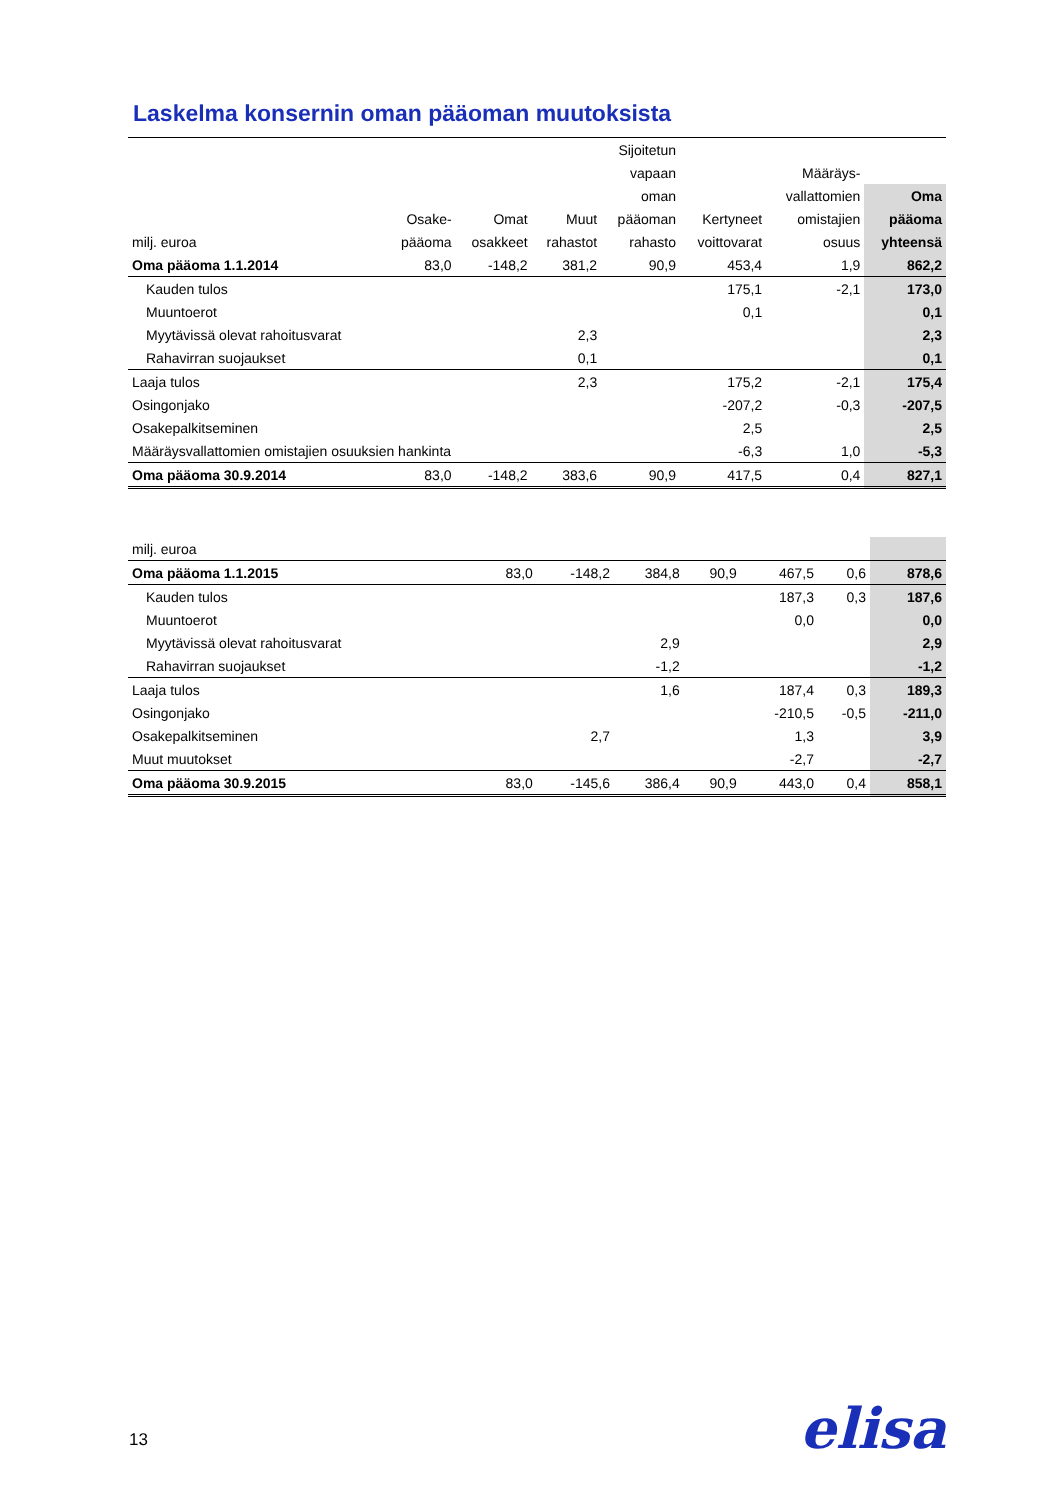Laskelma konsernin oman pääoman muutoksista
| | | | | Sijoitetun | | | |
| --- | --- | --- | --- | --- | --- | --- | --- |
| | | | | vapaan | | Määräys- | |
| | | | | oman | | vallattomien | Oma |
| | Osake- | Omat | Muut | pääoman | Kertyneet | omistajien | pääoma |
| milj. euroa | pääoma | osakkeet | rahastot | rahasto | voittovarat | osuus | yhteensä |
| Oma pääoma 1.1.2014 | 83,0 | -148,2 | 381,2 | 90,9 | 453,4 | 1,9 | 862,2 |
| Kauden tulos | | | | | 175,1 | -2,1 | 173,0 |
| Muuntoerot | | | | | 0,1 | | 0,1 |
| Myytävissä olevat rahoitusvarat | | | 2,3 | | | | 2,3 |
| Rahavirran suojaukset | | | 0,1 | | | | 0,1 |
| Laaja tulos | | | 2,3 | | 175,2 | -2,1 | 175,4 |
| Osingonjako | | | | | -207,2 | -0,3 | -207,5 |
| Osakepalkitseminen | | | | | 2,5 | | 2,5 |
| Määräysvallattomien omistajien osuuksien hankinta | | | | | -6,3 | 1,0 | -5,3 |
| Oma pääoma 30.9.2014 | 83,0 | -148,2 | 383,6 | 90,9 | 417,5 | 0,4 | 827,1 |
| milj. euroa | | | | | | | |
| Oma pääoma 1.1.2015 | 83,0 | -148,2 | 384,8 | 90,9 | 467,5 | 0,6 | 878,6 |
| Kauden tulos | | | | | 187,3 | 0,3 | 187,6 |
| Muuntoerot | | | | | 0,0 | | 0,0 |
| Myytävissä olevat rahoitusvarat | | | 2,9 | | | | 2,9 |
| Rahavirran suojaukset | | | -1,2 | | | | -1,2 |
| Laaja tulos | | | 1,6 | | 187,4 | 0,3 | 189,3 |
| Osingonjako | | | | | -210,5 | -0,5 | -211,0 |
| Osakepalkitseminen | | 2,7 | | | 1,3 | | 3,9 |
| Muut muutokset | | | | | -2,7 | | -2,7 |
| Oma pääoma 30.9.2015 | 83,0 | -145,6 | 386,4 | 90,9 | 443,0 | 0,4 | 858,1 |
13 elisa